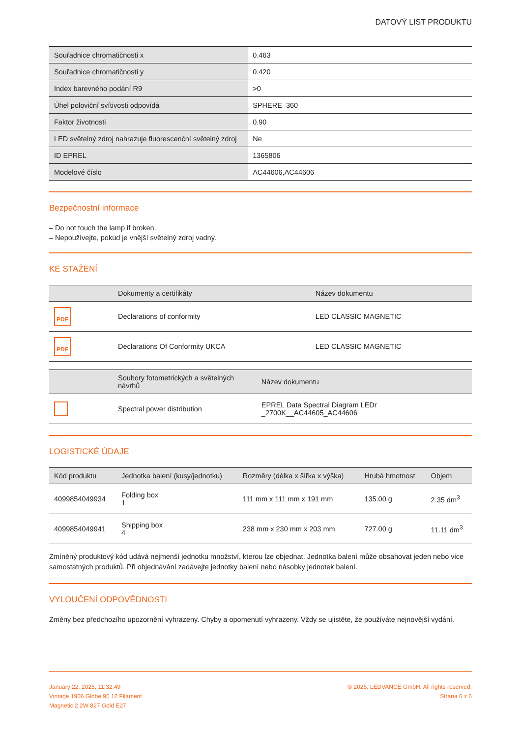DATOVÝ LIST PRODUKTU
| Souřadnice chromatičnosti x | 0.463 |
| Souřadnice chromatičnosti y | 0.420 |
| Index barevného podání R9 | >0 |
| Úhel poloviční svítivosti odpovídá | SPHERE_360 |
| Faktor životnosti | 0.90 |
| LED světelný zdroj nahrazuje fluorescenční světelný zdroj | Ne |
| ID EPREL | 1365806 |
| Modelové číslo | AC44606,AC44606 |
Bezpečnostní informace
– Do not touch the lamp if broken.
– Nepoužívejte, pokud je vnější světelný zdroj vadný.
KE STAŽENÍ
| | Dokumenty a certifikáty | Název dokumentu |
| --- | --- | --- |
| PDF | Declarations of conformity | LED CLASSIC MAGNETIC |
| PDF | Declarations Of Conformity UKCA | LED CLASSIC MAGNETIC |
| | Soubory fotometrických a světelných návrhů | Název dokumentu |
| --- | --- | --- |
| | Spectral power distribution | EPREL Data Spectral Diagram LEDr _2700K__AC44605_AC44606 |
LOGISTICKÉ ÚDAJE
| Kód produktu | Jednotka balení (kusy/jednotku) | Rozměry (délka x šířka x výška) | Hrubá hmotnost | Objem |
| --- | --- | --- | --- | --- |
| 4099854049934 | Folding box 1 | 111 mm x 111 mm x 191 mm | 135.00 g | 2.35 dm<sup>3</sup> |
| 4099854049941 | Shipping box 4 | 238 mm x 230 mm x 203 mm | 727.00 g | 11.11 dm<sup>3</sup> |
Zmíněný produktový kód udává nejmenší jednotku množství, kterou lze objednat. Jednotka balení může obsahovat jeden nebo vice samostatných produktů. Při objednávání zadávejte jednotky balení nebo násobky jednotek balení.
VYLOUČENÍ ODPOVĚDNOSTI
Změny bez předchozího upozornění vyhrazeny. Chyby a opomenutí vyhrazeny. Vždy se ujistěte, že používáte nejnovější vydání.
January 22, 2025, 11:32:49
Vintage 1906 Globe 95 12 Filament
Magnetic 2.2W 827 Gold E27
© 2025, LEDVANCE GmbH. All rights reserved.
Strana 6 z 6